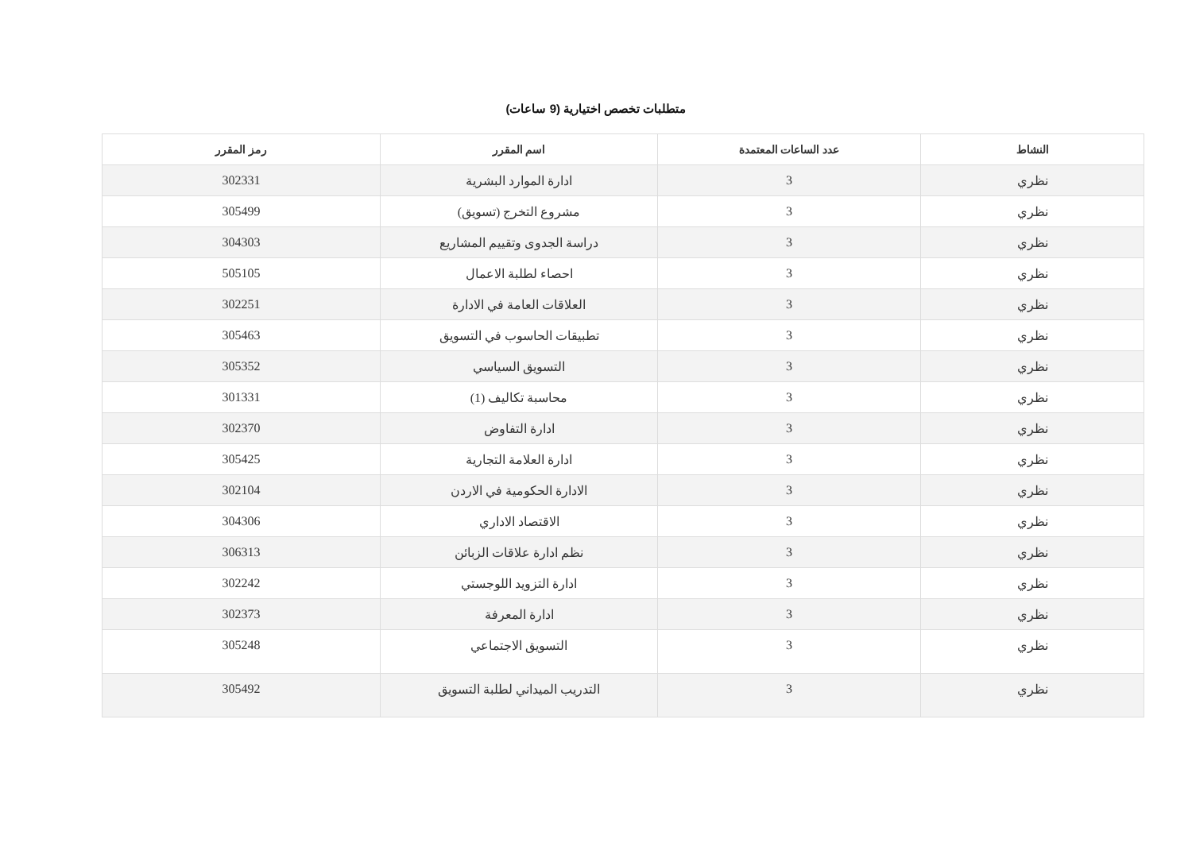متطلبات تخصص اختيارية (9 ساعات)
| النشاط | عدد الساعات المعتمدة | اسم المقرر | رمز المقرر |
| --- | --- | --- | --- |
| نظري | 3 | ادارة الموارد البشرية | 302331 |
| نظري | 3 | مشروع التخرج (تسويق) | 305499 |
| نظري | 3 | دراسة الجدوى وتقييم المشاريع | 304303 |
| نظري | 3 | احصاء لطلبة الاعمال | 505105 |
| نظري | 3 | العلاقات العامة في الادارة | 302251 |
| نظري | 3 | تطبيقات الحاسوب في التسويق | 305463 |
| نظري | 3 | التسويق السياسي | 305352 |
| نظري | 3 | محاسبة تكاليف (1) | 301331 |
| نظري | 3 | ادارة التفاوض | 302370 |
| نظري | 3 | ادارة العلامة التجارية | 305425 |
| نظري | 3 | الادارة الحكومية في الاردن | 302104 |
| نظري | 3 | الاقتصاد الاداري | 304306 |
| نظري | 3 | نظم ادارة علاقات الزبائن | 306313 |
| نظري | 3 | ادارة التزويد اللوجستي | 302242 |
| نظري | 3 | ادارة المعرفة | 302373 |
| نظري | 3 | التسويق الاجتماعي | 305248 |
| نظري | 3 | التدريب الميداني لطلبة التسويق | 305492 |